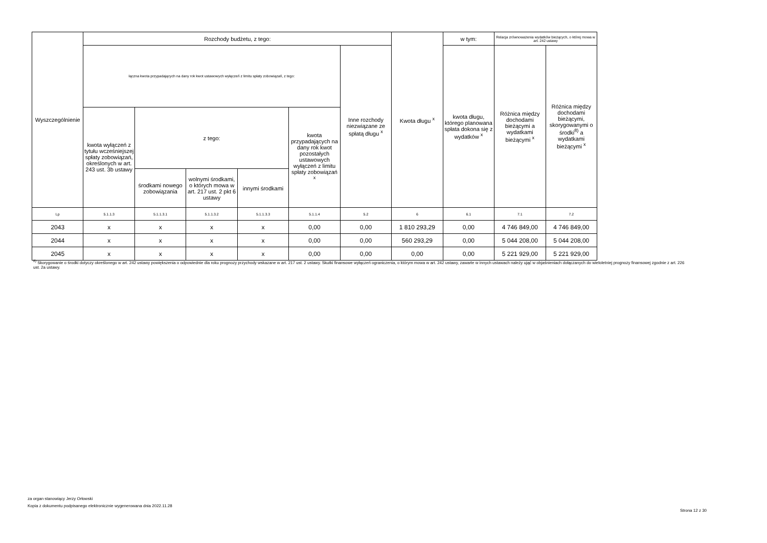| Wyszczególnienie | Rozchody budżetu, z tego: | | | | | | Kwota długu <sup>x</sup> | w tym: | Relacja zrównoważenia wydatków bieżących, o której mowa w art. 242 ustawy | |
| --- | --- | --- | --- | --- | --- | --- | --- | --- | --- | --- |
| | łączna kwota przypadających na dany rok kwot ustawowych wyłączeń z limitu spłaty zobowiązań, z tego: | | | | | Inne rozchody niezwiązane ze spłatą długu <sup>x</sup> | | kwota długu, którego planowana spłata dokona się z wydatków <sup>x</sup> | Różnica między dochodami bieżącymi a wydatkami bieżącymi <sup>x</sup> | Różnica między dochodami bieżącymi, skorygowanymi o środki<sup>8)</sup> a wydatkami bieżącymi <sup>x</sup> |
| | kwota wyłączeń z tytułu wcześniejszej spłaty zobowiązań, określonych w art. 243 ust. 3b ustawy | z tego: | | | kwota przypadających na dany rok kwot pozostałych ustawowych wyłączeń z limitu spłaty zobowiązań <sup>x</sup> | | | | | |
| | | środkami nowego zobowiązania | wolnymi środkami, o których mowa w art. 217 ust. 2 pkt 6 ustawy | innymi środkami | | | | | | |
| Lp | 5.1.1.3 | 5.1.1.3.1 | 5.1.1.3.2 | 5.1.1.3.3 | 5.1.1.4 | 5.2 | 6 | 6.1 | 7.1 | 7.2 |
| 2043 | x | x | x | x | 0,00 | 0,00 | 1 810 293,29 | 0,00 | 4 746 849,00 | 4 746 849,00 |
| 2044 | x | x | x | x | 0,00 | 0,00 | 560 293,29 | 0,00 | 5 044 208,00 | 5 044 208,00 |
| 2045 | x | x | x | x | 0,00 | 0,00 | 0,00 | 0,00 | 5 221 929,00 | 5 221 929,00 |
<sup>8)</sup> Skorygowanie o środki dotyczy określonego w art. 242 ustawy powiększenia o odpowiednie dla roku prognozy przychody wskazane w art. 217 ust. 2 ustawy. Skutki finansowe wyłączeń ograniczenia, o którym mowa w art. 242 ustawy, zawarte w innych ustawach należy ująć w objaśnieniach dołączanych do wieloletniej prognozy finansowej zgodnie z art. 226 ust. 2a ustawy.
za organ stanowiący Jerzy Orłowski
Kopia z dokumentu podpisanego elektronicznie wygenerowana dnia 2022.11.28
Strona 12 z 30